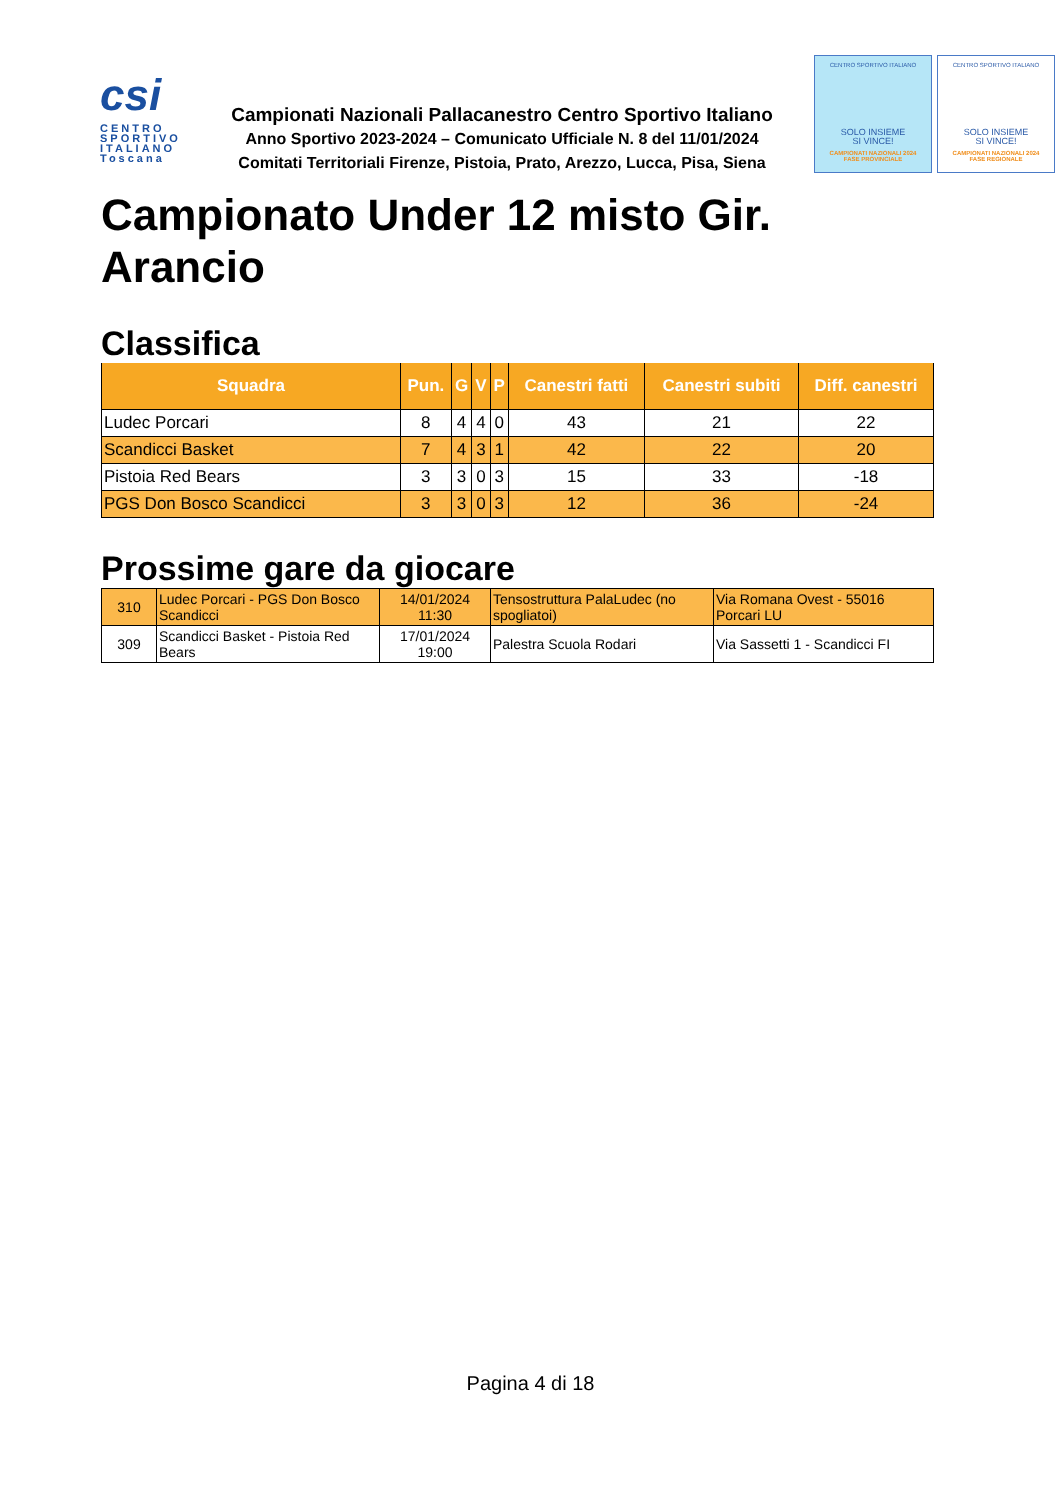csi
CENTRO
SPORTIVO
ITALIANO
Toscana
Campionati Nazionali Pallacanestro Centro Sportivo Italiano
Anno Sportivo 2023-2024 – Comunicato Ufficiale N. 8 del 11/01/2024
Comitati Territoriali Firenze, Pistoia, Prato, Arezzo, Lucca, Pisa, Siena
CENTRO SPORTIVO ITALIANO
SOLO INSIEME
SI VINCE!
CAMPIONATI NAZIONALI 2024
FASE PROVINCIALE
CENTRO SPORTIVO ITALIANO
SOLO INSIEME
SI VINCE!
CAMPIONATI NAZIONALI 2024
FASE REGIONALE
Campionato Under 12 misto Gir. Arancio
Classifica
| Squadra | Pun. | G | V | P | Canestri fatti | Canestri subiti | Diff. canestri |
| --- | --- | --- | --- | --- | --- | --- | --- |
| Ludec Porcari | 8 | 4 | 4 | 0 | 43 | 21 | 22 |
| Scandicci Basket | 7 | 4 | 3 | 1 | 42 | 22 | 20 |
| Pistoia Red Bears | 3 | 3 | 0 | 3 | 15 | 33 | -18 |
| PGS Don Bosco Scandicci | 3 | 3 | 0 | 3 | 12 | 36 | -24 |
Prossime gare da giocare
| 310 | Ludec Porcari - PGS Don Bosco Scandicci | 14/01/2024 11:30 | Tensostruttura PalaLudec (no spogliatoi) | Via Romana Ovest - 55016 Porcari LU |
| 309 | Scandicci Basket - Pistoia Red Bears | 17/01/2024 19:00 | Palestra Scuola Rodari | Via Sassetti 1 - Scandicci FI |
Pagina 4 di 18